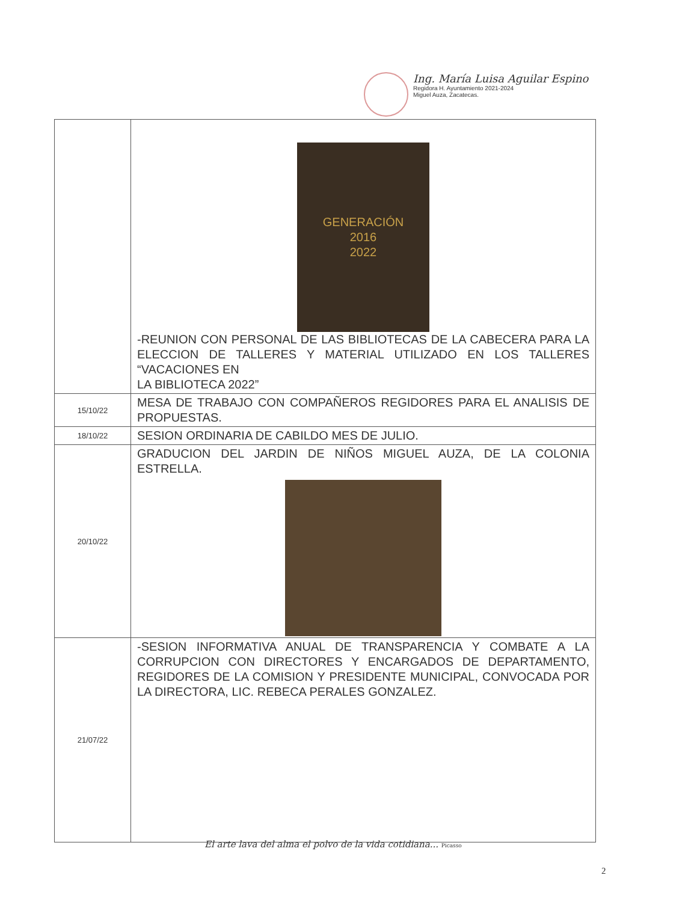Ing. María Luisa Aguilar Espino
Regidora H. Ayuntamiento 2021-2024
Miguel Auza, Zacatecas.
| | GENERACIÓN 2016 2022 -REUNION CON PERSONAL DE LAS BIBLIOTECAS DE LA CABECERA PARA LA ELECCION DE TALLERES Y MATERIAL UTILIZADO EN LOS TALLERES “VACACIONES EN LA BIBLIOTECA 2022” |
| 15/10/22 | MESA DE TRABAJO CON COMPAÑEROS REGIDORES PARA EL ANALISIS DE PROPUESTAS. |
| 18/10/22 | SESION ORDINARIA DE CABILDO MES DE JULIO. |
| 20/10/22 | GRADUCION DEL JARDIN DE NIÑOS MIGUEL AUZA, DE LA COLONIA ESTRELLA. |
| 21/07/22 | -SESION INFORMATIVA ANUAL DE TRANSPARENCIA Y COMBATE A LA CORRUPCION CON DIRECTORES Y ENCARGADOS DE DEPARTAMENTO, REGIDORES DE LA COMISION Y PRESIDENTE MUNICIPAL, CONVOCADA POR LA DIRECTORA, LIC. REBECA PERALES GONZALEZ. |
El arte lava del alma el polvo de la vida cotidiana... Picasso
2